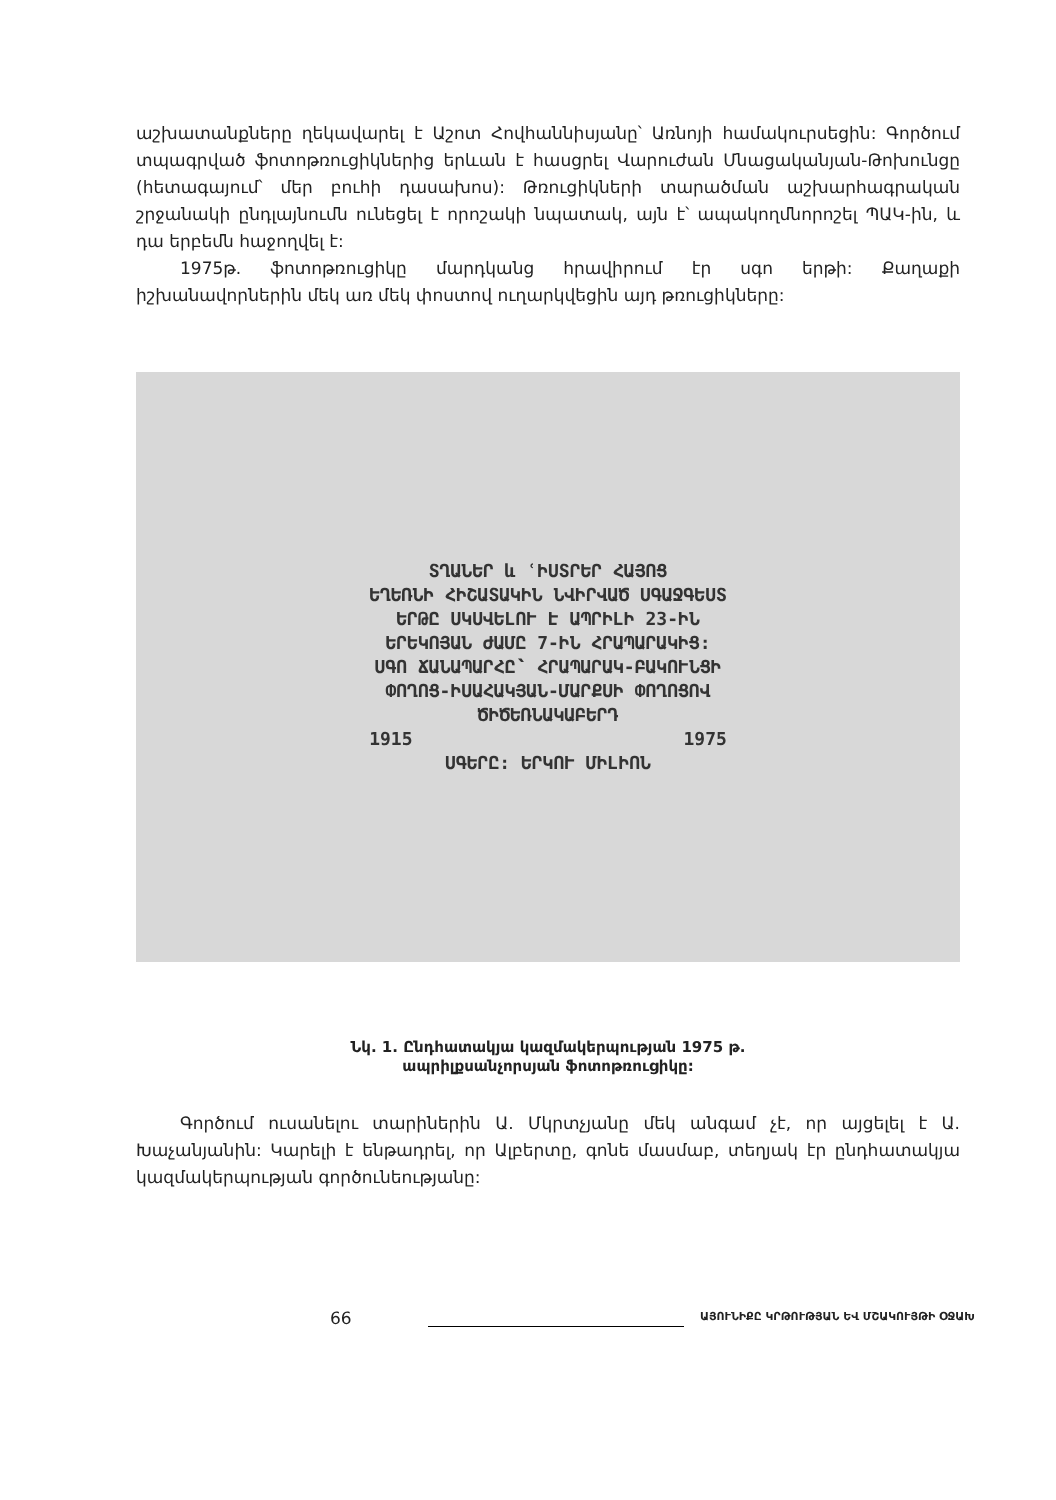աշխատանքները ղեկավարել է Աշոտ Հովհաննիսյանը՝ Առնոյի համակուրսեցին: Գործում տպագրված ֆոտոթռուցիկներից երևան է հասցրել Վարուժան Մնացականյան-Թոխունցը (հետագայում՝ մեր բուհի դասախոս): Թռուցիկների տարածման աշխարհագրական շրջանակի ընդլայնումն ունեցել է որոշակի նպատակ, այն է՝ ապակողմնորոշել ՊԱԿ-ին, և դա երբեմն հաջողվել է:
1975թ. ֆոտոթռուցիկը մարդկանց հրավիրում էր սգո երթի: Քաղաքի իշխանավորներին մեկ առ մեկ փոստով ուղարկվեցին այդ թռուցիկները:
ՏՂԱՆԵՐ և ՙԻՍՏՐԵՐ ՀԱՅՈՑ
ԵՂԵՌՆԻ ՀԻՇԱՏԱԿԻՆ ՆՎԻՐՎԱԾ ՍԳԱՋԳԵՍՏ
ԵՐԹԸ ՍԿՍՎԵԼՈՒ Է ԱՊՐԻԼԻ 23-ԻՆ
ԵՐԵԿՈՅԱՆ ԺԱՄԸ 7-ԻՆ ՀՐԱՊԱՐԱԿԻՑ:
ՍԳՈ ՃԱՆԱՊԱՐՀԸ՝ ՀՐԱՊԱՐԱԿ-ԲԱԿՈՒՆՑԻ
ՓՈՂՈՑ-ԻՍԱՀԱԿՅԱՆ-ՄԱՐՔՍԻ ՓՈՂՈՑՈՎ
ԾԻԾԵՌՆԱԿԱԲԵՐԴ
1915 1975
ՍԳԵՐԸ: ԵՐԿՈՒ ՄԻԼԻՈՆ
Նկ. 1. Ընդհատակյա կազմակերպության 1975 թ.
ապրիլքսանչորսյան ֆոտոթռուցիկը:
Գործում ուսանելու տարիներին Ա. Մկրտչյանը մեկ անգամ չէ, որ այցելել է Ա. Խաչանյանին: Կարելի է ենթադրել, որ Ալբերտը, գոնե մասմաբ, տեղյակ էր ընդհատակյա կազմակերպության գործունեությանը:
66
ԱՅՈՒՆԻՔԸ ԿՐԹՈՒԹՅԱՆ ԵՎ ՄՇԱԿՈՒՅԹԻ ՕՋԱԽ